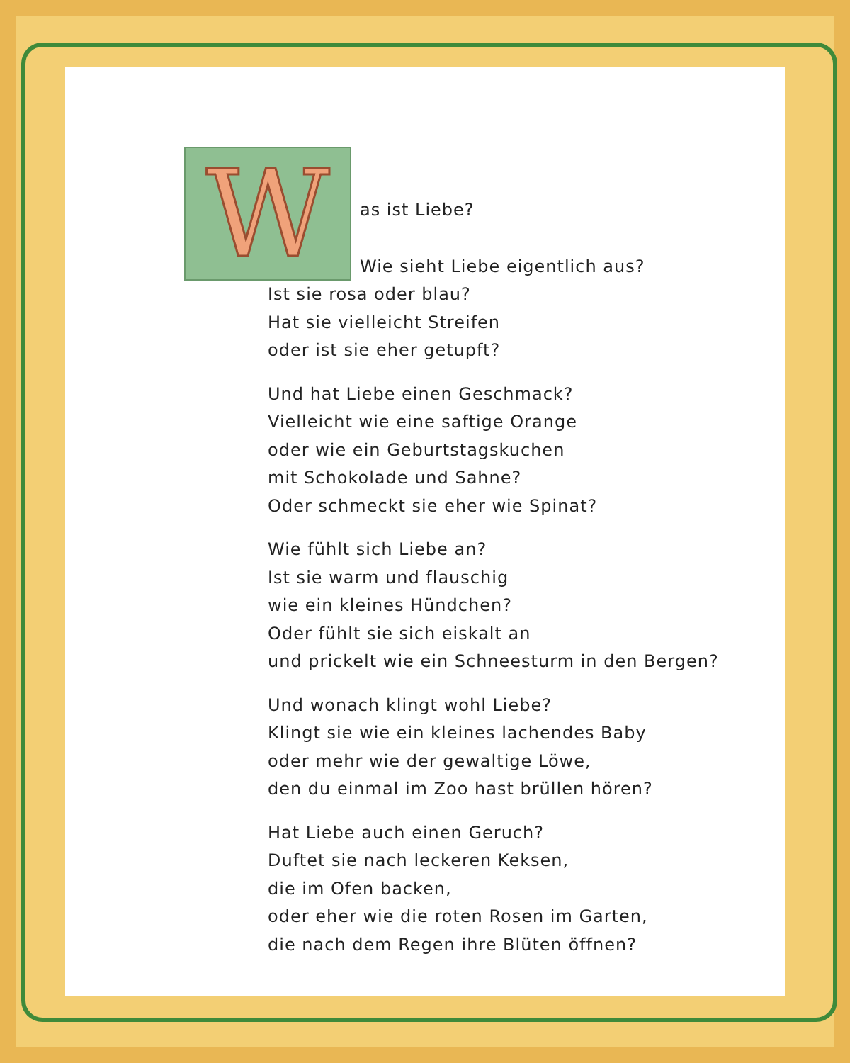W
as ist Liebe?
Wie sieht Liebe eigentlich aus?
Ist sie rosa oder blau?
Hat sie vielleicht Streifen
oder ist sie eher getupft?
Und hat Liebe einen Geschmack?
Vielleicht wie eine saftige Orange
oder wie ein Geburtstagskuchen
mit Schokolade und Sahne?
Oder schmeckt sie eher wie Spinat?
Wie fühlt sich Liebe an?
Ist sie warm und flauschig
wie ein kleines Hündchen?
Oder fühlt sie sich eiskalt an
und prickelt wie ein Schneesturm in den Bergen?
Und wonach klingt wohl Liebe?
Klingt sie wie ein kleines lachendes Baby
oder mehr wie der gewaltige Löwe,
den du einmal im Zoo hast brüllen hören?
Hat Liebe auch einen Geruch?
Duftet sie nach leckeren Keksen,
die im Ofen backen,
oder eher wie die roten Rosen im Garten,
die nach dem Regen ihre Blüten öffnen?